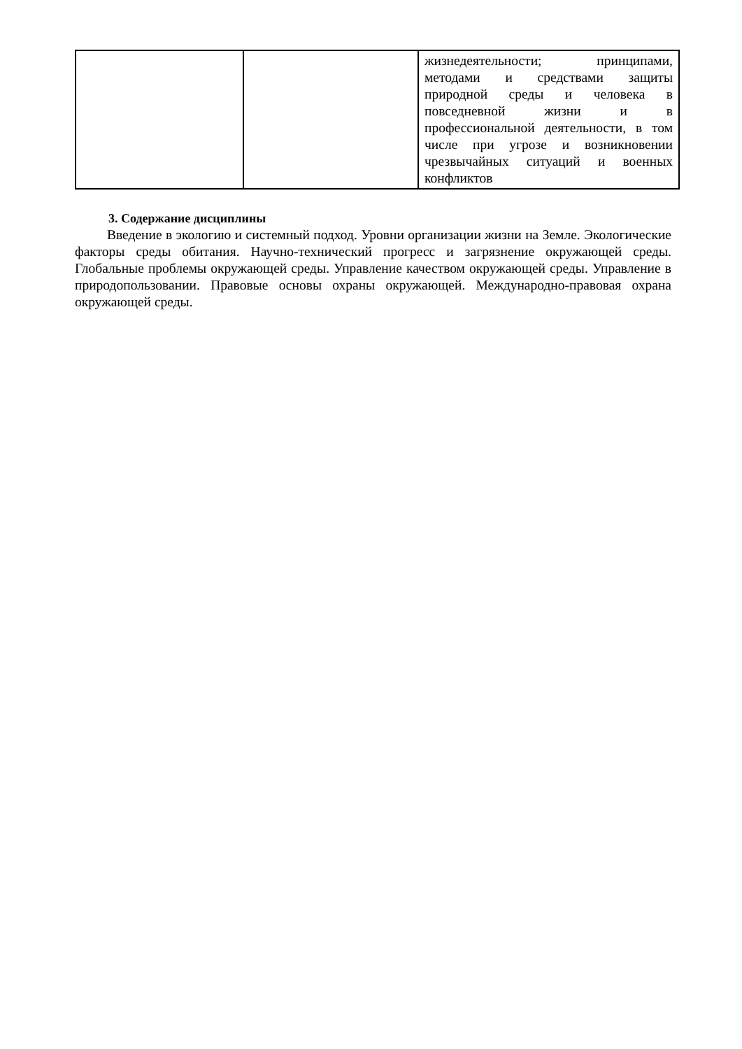| | | жизнедеятельности; принципами, методами и средствами защиты природной среды и человека в повседневной жизни и в профессиональной деятельности, в том числе при угрозе и возникновении чрезвычайных ситуаций и военных конфликтов |
3. Содержание дисциплины
Введение в экологию и системный подход. Уровни организации жизни на Земле. Экологические факторы среды обитания. Научно-технический прогресс и загрязнение окружающей среды. Глобальные проблемы окружающей среды. Управление качеством окружающей среды. Управление в природопользовании. Правовые основы охраны окружающей. Международно-правовая охрана окружающей среды.